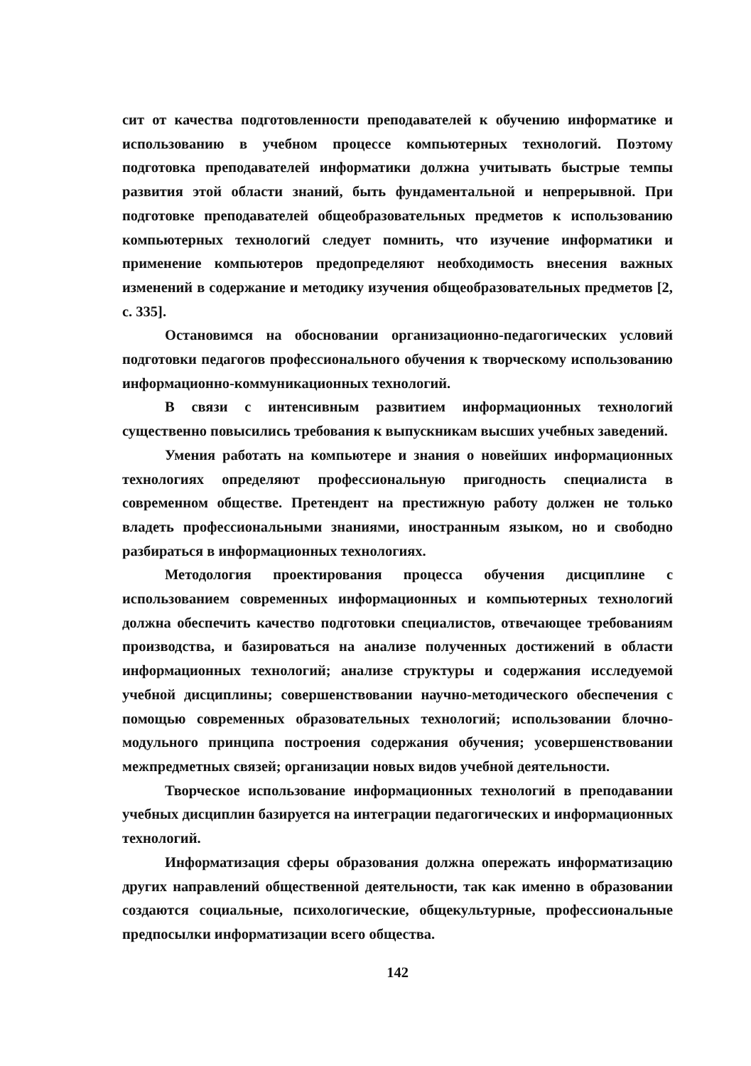сит от качества подготовленности преподавателей к обучению информатике и использованию в учебном процессе компьютерных технологий. Поэтому подготовка преподавателей информатики должна учитывать быстрые темпы развития этой области знаний, быть фундаментальной и непрерывной. При подготовке преподавателей общеобразовательных предметов к использованию компьютерных технологий следует помнить, что изучение информатики и применение компьютеров предопределяют необходимость внесения важных изменений в содержание и методику изучения общеобразовательных предметов [2, с. 335].
Остановимся на обосновании организационно-педагогических условий подготовки педагогов профессионального обучения к творческому использованию информационно-коммуникационных технологий.
В связи с интенсивным развитием информационных технологий существенно повысились требования к выпускникам высших учебных заведений.
Умения работать на компьютере и знания о новейших информационных технологиях определяют профессиональную пригодность специалиста в современном обществе. Претендент на престижную работу должен не только владеть профессиональными знаниями, иностранным языком, но и свободно разбираться в информационных технологиях.
Методология проектирования процесса обучения дисциплине с использованием современных информационных и компьютерных технологий должна обеспечить качество подготовки специалистов, отвечающее требованиям производства, и базироваться на анализе полученных достижений в области информационных технологий; анализе структуры и содержания исследуемой учебной дисциплины; совершенствовании научно-методического обеспечения с помощью современных образовательных технологий; использовании блочно-модульного принципа построения содержания обучения; усовершенствовании межпредметных связей; организации новых видов учебной деятельности.
Творческое использование информационных технологий в преподавании учебных дисциплин базируется на интеграции педагогических и информационных технологий.
Информатизация сферы образования должна опережать информатизацию других направлений общественной деятельности, так как именно в образовании создаются социальные, психологические, общекультурные, профессиональные предпосылки информатизации всего общества.
142